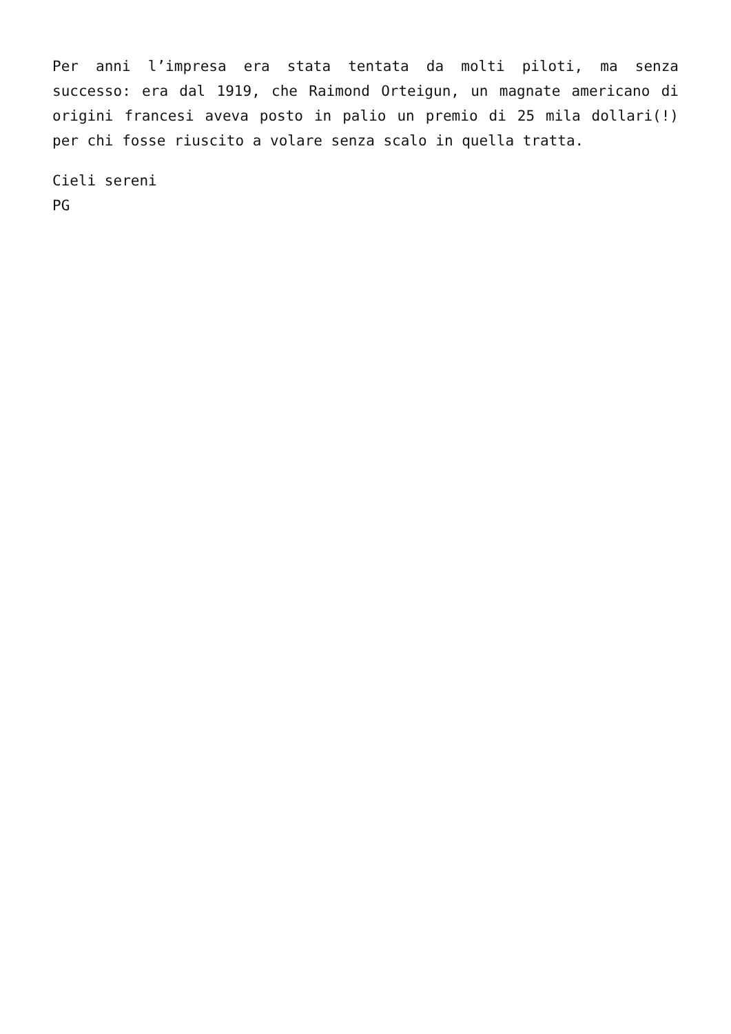Per anni l’impresa era stata tentata da molti piloti, ma senza successo: era dal 1919, che Raimond Orteigun, un magnate americano di origini francesi aveva posto in palio un premio di 25 mila dollari(!) per chi fosse riuscito a volare senza scalo in quella tratta.
Cieli sereni
PG